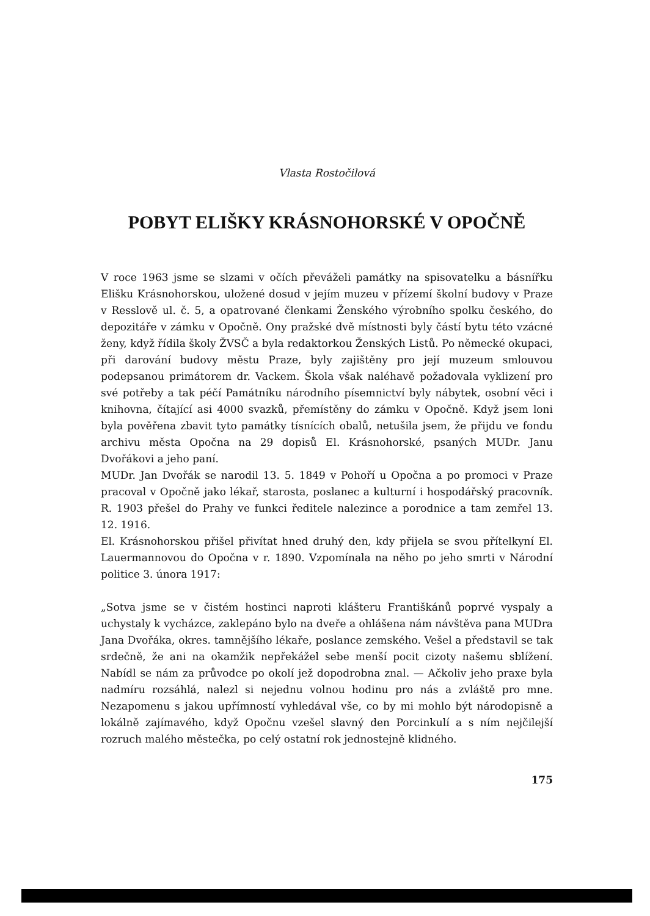Vlasta Rostočilová
POBYT ELIŠKY KRÁSNOHORSKÉ V OPOČNĚ
V roce 1963 jsme se slzami v očích převáželi památky na spisovatelku a básnířku Elišku Krásnohorskou, uložené dosud v jejím muzeu v přízemí školní budovy v Praze v Resslově ul. č. 5, a opatrované členkami Ženského výrobního spolku českého, do depozitáře v zámku v Opočně. Ony pražské dvě místnosti byly částí bytu této vzácné ženy, když řídila školy ŽVSČ a byla redaktorkou Ženských Listů. Po německé okupaci, při darování budovy městu Praze, byly zajištěny pro její muzeum smlouvou podepsanou primátorem dr. Vackem. Škola však naléhavě požadovala vyklizení pro své potřeby a tak péčí Památníku národního písemnictví byly nábytek, osobní věci i knihovna, čítající asi 4000 svazků, přemístěny do zámku v Opočně. Když jsem loni byla pověřena zbavit tyto památky tísnících obalů, netušila jsem, že přijdu ve fondu archivu města Opočna na 29 dopisů El. Krásnohorské, psaných MUDr. Janu Dvořákovi a jeho paní.
MUDr. Jan Dvořák se narodil 13. 5. 1849 v Pohoří u Opočna a po promoci v Praze pracoval v Opočně jako lékař, starosta, poslanec a kulturní i hospodářský pracovník. R. 1903 přešel do Prahy ve funkci ředitele nalezince a porodnice a tam zemřel 13. 12. 1916.
El. Krásnohorskou přišel přivítat hned druhý den, kdy přijela se svou přítelkyní El. Lauermannovou do Opočna v r. 1890. Vzpomínala na něho po jeho smrti v Národní politice 3. února 1917:
„Sotva jsme se v čistém hostinci naproti klášteru Františkánů poprvé vyspaly a uchystaly k vycházce, zaklepáno bylo na dveře a ohlášena nám návštěva pana MUDra Jana Dvořáka, okres. tamnějšího lékaře, poslance zemského. Vešel a představil se tak srdečně, že ani na okamžik nepřekážel sebe menší pocit cizoty našemu sblížení. Nabídl se nám za průvodce po okolí jež dopodrobna znal. — Ačkoliv jeho praxe byla nadmíru rozsáhlá, nalezl si nejednu volnou hodinu pro nás a zvláště pro mne. Nezapomenu s jakou upřímností vyhledával vše, co by mi mohlo být národopisně a lokálně zajímavého, když Opočnu vzešel slavný den Porcinkulí a s ním nejčilejší rozruch malého městečka, po celý ostatní rok jednostejně klidného.
175